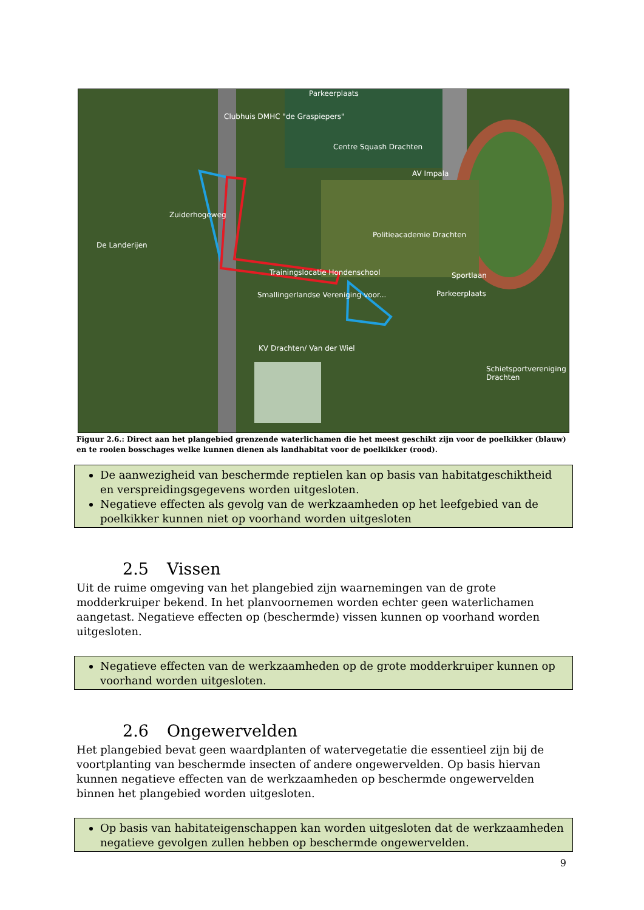Parkeerplaats
Clubhuis DMHC "de Graspiepers"
Centre Squash Drachten
AV Impala
Politieacademie Drachten
Sportlaan Trainingslocatie Hondenschool
Smallingerlandse Vereniging voor... Parkeerplaats
KV Drachten/ Van der Wiel
Schietsportvereniging Drachten
Zuiderhogeweg
De Landerijen
Figuur 2.6.: Direct aan het plangebied grenzende waterlichamen die het meest geschikt zijn voor de poelkikker (blauw) en te rooien bosschages welke kunnen dienen als landhabitat voor de poelkikker (rood).
De aanwezigheid van beschermde reptielen kan op basis van habitatgeschiktheid en verspreidingsgegevens worden uitgesloten.
Negatieve effecten als gevolg van de werkzaamheden op het leefgebied van de poelkikker kunnen niet op voorhand worden uitgesloten
2.5 Vissen
Uit de ruime omgeving van het plangebied zijn waarnemingen van de grote modderkruiper bekend. In het planvoornemen worden echter geen waterlichamen aangetast. Negatieve effecten op (beschermde) vissen kunnen op voorhand worden uitgesloten.
Negatieve effecten van de werkzaamheden op de grote modderkruiper kunnen op voorhand worden uitgesloten.
2.6 Ongewervelden
Het plangebied bevat geen waardplanten of watervegetatie die essentieel zijn bij de voortplanting van beschermde insecten of andere ongewervelden. Op basis hiervan kunnen negatieve effecten van de werkzaamheden op beschermde ongewervelden binnen het plangebied worden uitgesloten.
Op basis van habitateigenschappen kan worden uitgesloten dat de werkzaamheden negatieve gevolgen zullen hebben op beschermde ongewervelden.
9